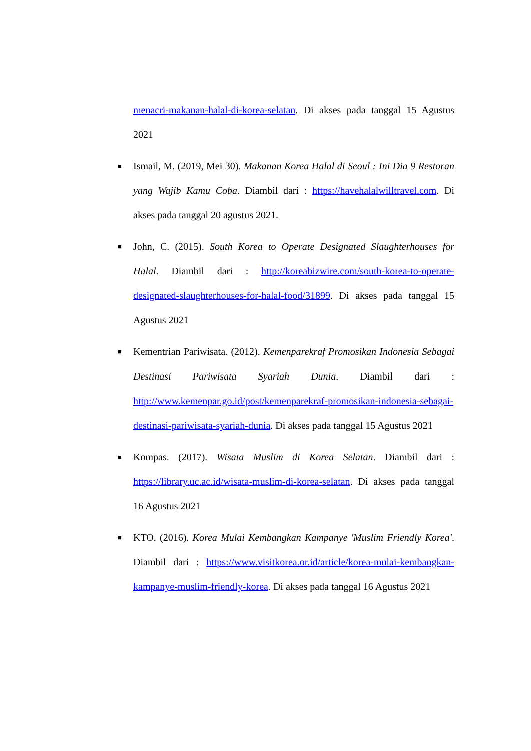menacri-makanan-halal-di-korea-selatan. Di akses pada tanggal 15 Agustus 2021
■ Ismail, M. (2019, Mei 30). Makanan Korea Halal di Seoul : Ini Dia 9 Restoran yang Wajib Kamu Coba. Diambil dari : https://havehalalwilltravel.com. Di akses pada tanggal 20 agustus 2021.
■ John, C. (2015). South Korea to Operate Designated Slaughterhouses for Halal. Diambil dari : http://koreabizwire.com/south-korea-to-operate-designated-slaughterhouses-for-halal-food/31899. Di akses pada tanggal 15 Agustus 2021
■ Kementrian Pariwisata. (2012). Kemenparekraf Promosikan Indonesia Sebagai Destinasi Pariwisata Syariah Dunia. Diambil dari : http://www.kemenpar.go.id/post/kemenparekraf-promosikan-indonesia-sebagai-destinasi-pariwisata-syariah-dunia. Di akses pada tanggal 15 Agustus 2021
■ Kompas. (2017). Wisata Muslim di Korea Selatan. Diambil dari : https://library.uc.ac.id/wisata-muslim-di-korea-selatan. Di akses pada tanggal 16 Agustus 2021
■ KTO. (2016). Korea Mulai Kembangkan Kampanye 'Muslim Friendly Korea'. Diambil dari : https://www.visitkorea.or.id/article/korea-mulai-kembangkan-kampanye-muslim-friendly-korea. Di akses pada tanggal 16 Agustus 2021